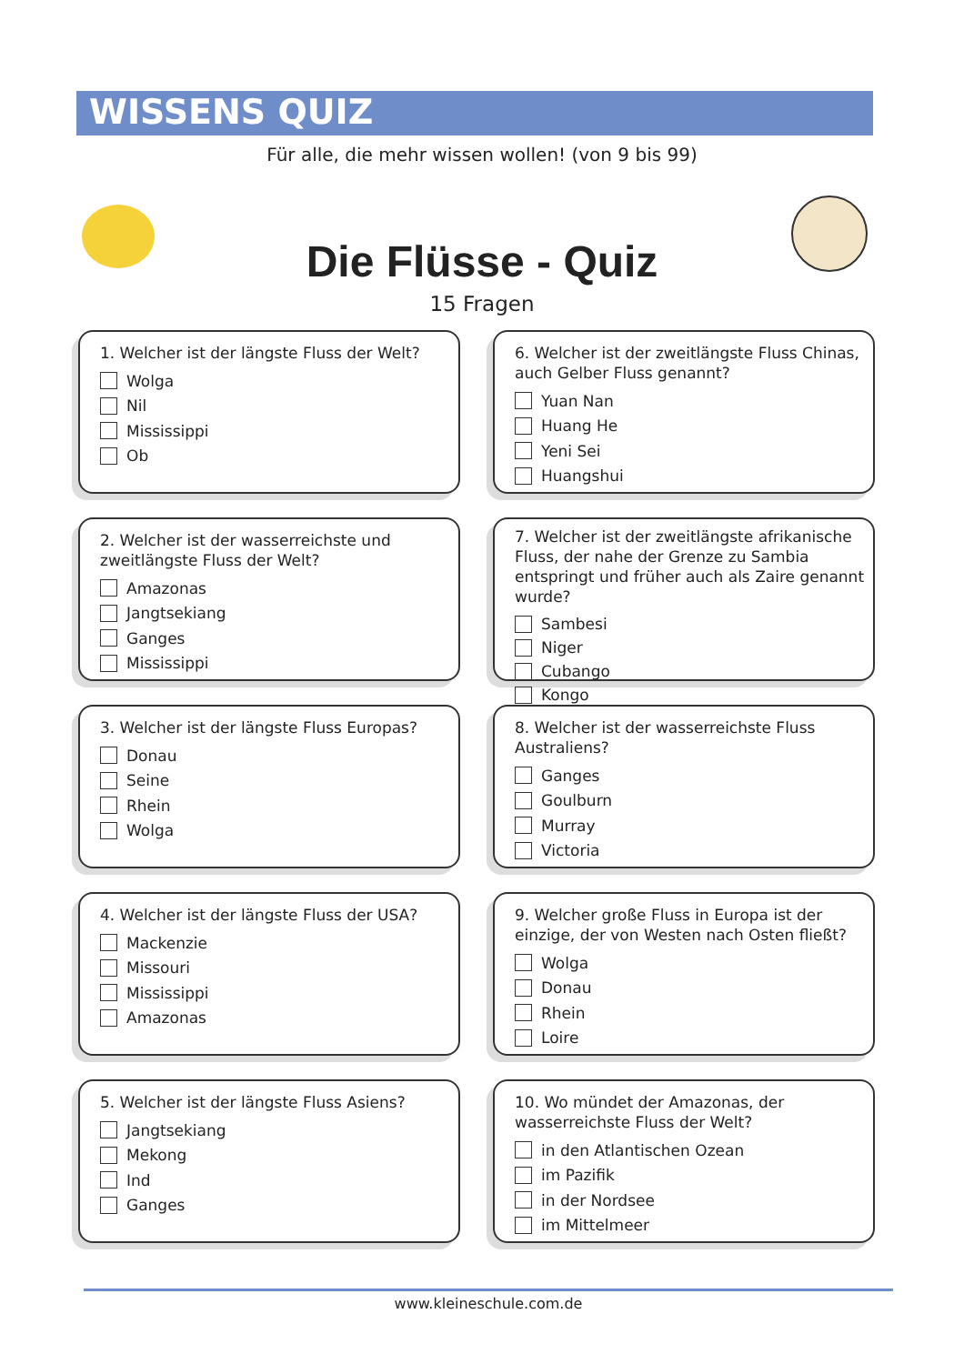WISSENS QUIZ
Für alle, die mehr wissen wollen! (von 9 bis 99)
Die Flüsse - Quiz
15 Fragen
1. Welcher ist der längste Fluss der Welt?
Wolga
Nil
Mississippi
Ob
6. Welcher ist der zweitlängste Fluss Chinas, auch Gelber Fluss genannt?
Yuan Nan
Huang He
Yeni Sei
Huangshui
2. Welcher ist der wasserreichste und zweitlängste Fluss der Welt?
Amazonas
Jangtsekiang
Ganges
Mississippi
7. Welcher ist der zweitlängste afrikanische Fluss, der nahe der Grenze zu Sambia entspringt und früher auch als Zaire genannt wurde?
Sambesi
Niger
Cubango
Kongo
3. Welcher ist der längste Fluss Europas?
Donau
Seine
Rhein
Wolga
8. Welcher ist der wasserreichste Fluss Australiens?
Ganges
Goulburn
Murray
Victoria
4. Welcher ist der längste Fluss der USA?
Mackenzie
Missouri
Mississippi
Amazonas
9. Welcher große Fluss in Europa ist der einzige, der von Westen nach Osten fließt?
Wolga
Donau
Rhein
Loire
5. Welcher ist der längste Fluss Asiens?
Jangtsekiang
Mekong
Ind
Ganges
10. Wo mündet der Amazonas, der wasserreichste Fluss der Welt?
in den Atlantischen Ozean
im Pazifik
in der Nordsee
im Mittelmeer
www.kleineschule.com.de